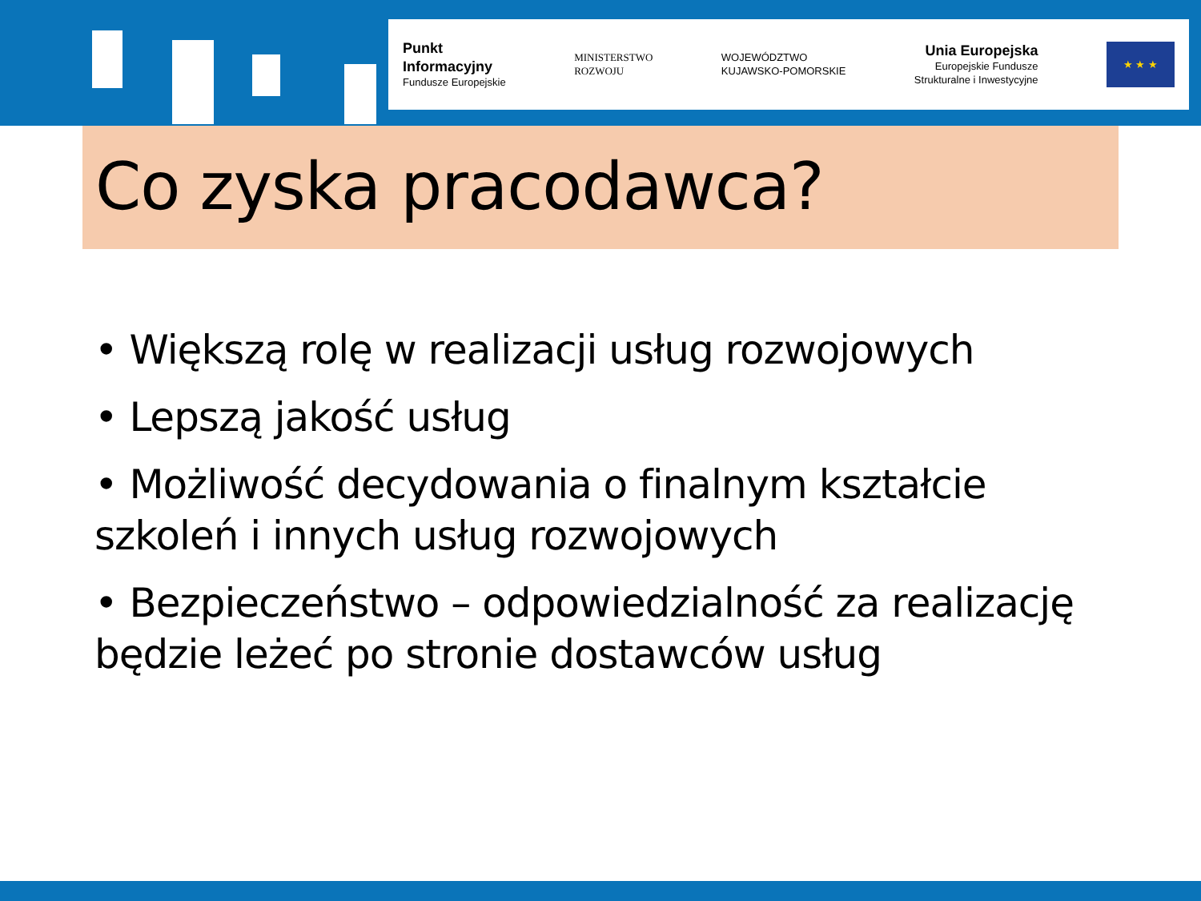Punkt
Informacyjny
Fundusze Europejskie
MINISTERSTWO
ROZWOJU
WOJEWÓDZTWO
KUJAWSKO-POMORSKIE
Unia Europejska
Europejskie Fundusze
Strukturalne i Inwestycyjne
★ ★ ★
Co zyska pracodawca?
• Większą rolę w realizacji usług rozwojowych
• Lepszą jakość usług
• Możliwość decydowania o finalnym kształcie szkoleń i innych usług rozwojowych
• Bezpieczeństwo – odpowiedzialność za realizację będzie leżeć po stronie dostawców usług